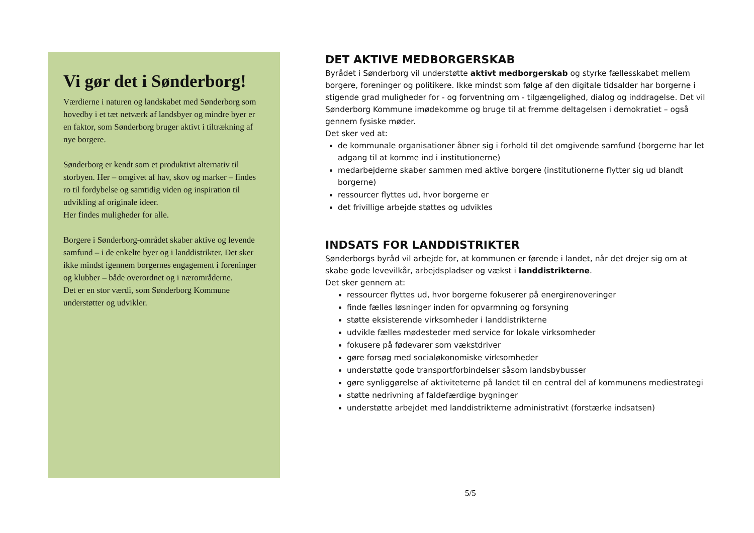Vi gør det i Sønderborg!
Værdierne i naturen og landskabet med Sønderborg som hovedby i et tæt netværk af landsbyer og mindre byer er en faktor, som Sønderborg bruger aktivt i tiltrækning af nye borgere.
Sønderborg er kendt som et produktivt alternativ til storbyen. Her – omgivet af hav, skov og marker – findes ro til fordybelse og samtidig viden og inspiration til udvikling af originale ideer.
Her findes muligheder for alle.
Borgere i Sønderborg-området skaber aktive og levende samfund – i de enkelte byer og i landdistrikter. Det sker ikke mindst igennem borgernes engagement i foreninger og klubber – både overordnet og i nærområderne.
Det er en stor værdi, som Sønderborg Kommune understøtter og udvikler.
DET AKTIVE MEDBORGERSKAB
Byrådet i Sønderborg vil understøtte aktivt medborgerskab og styrke fællesskabet mellem borgere, foreninger og politikere. Ikke mindst som følge af den digitale tidsalder har borgerne i stigende grad muligheder for - og forventning om - tilgængelighed, dialog og inddragelse. Det vil Sønderborg Kommune imødekomme og bruge til at fremme deltagelsen i demokratiet – også gennem fysiske møder.
Det sker ved at:
de kommunale organisationer åbner sig i forhold til det omgivende samfund (borgerne har let adgang til at komme ind i institutionerne)
medarbejderne skaber sammen med aktive borgere (institutionerne flytter sig ud blandt borgerne)
ressourcer flyttes ud, hvor borgerne er
det frivillige arbejde støttes og udvikles
INDSATS FOR LANDDISTRIKTER
Sønderborgs byråd vil arbejde for, at kommunen er førende i landet, når det drejer sig om at skabe gode levevilkår, arbejdspladser og vækst i landdistrikterne.
Det sker gennem at:
ressourcer flyttes ud, hvor borgerne fokuserer på energirenoveringer
finde fælles løsninger inden for opvarmning og forsyning
støtte eksisterende virksomheder i landdistrikterne
udvikle fælles mødesteder med service for lokale virksomheder
fokusere på fødevarer som vækstdriver
gøre forsøg med socialøkonomiske virksomheder
understøtte gode transportforbindelser såsom landsbybusser
gøre synliggørelse af aktiviteterne på landet til en central del af kommunens mediestrategi
støtte nedrivning af faldefærdige bygninger
understøtte arbejdet med landdistrikterne administrativt (forstærke indsatsen)
5/5